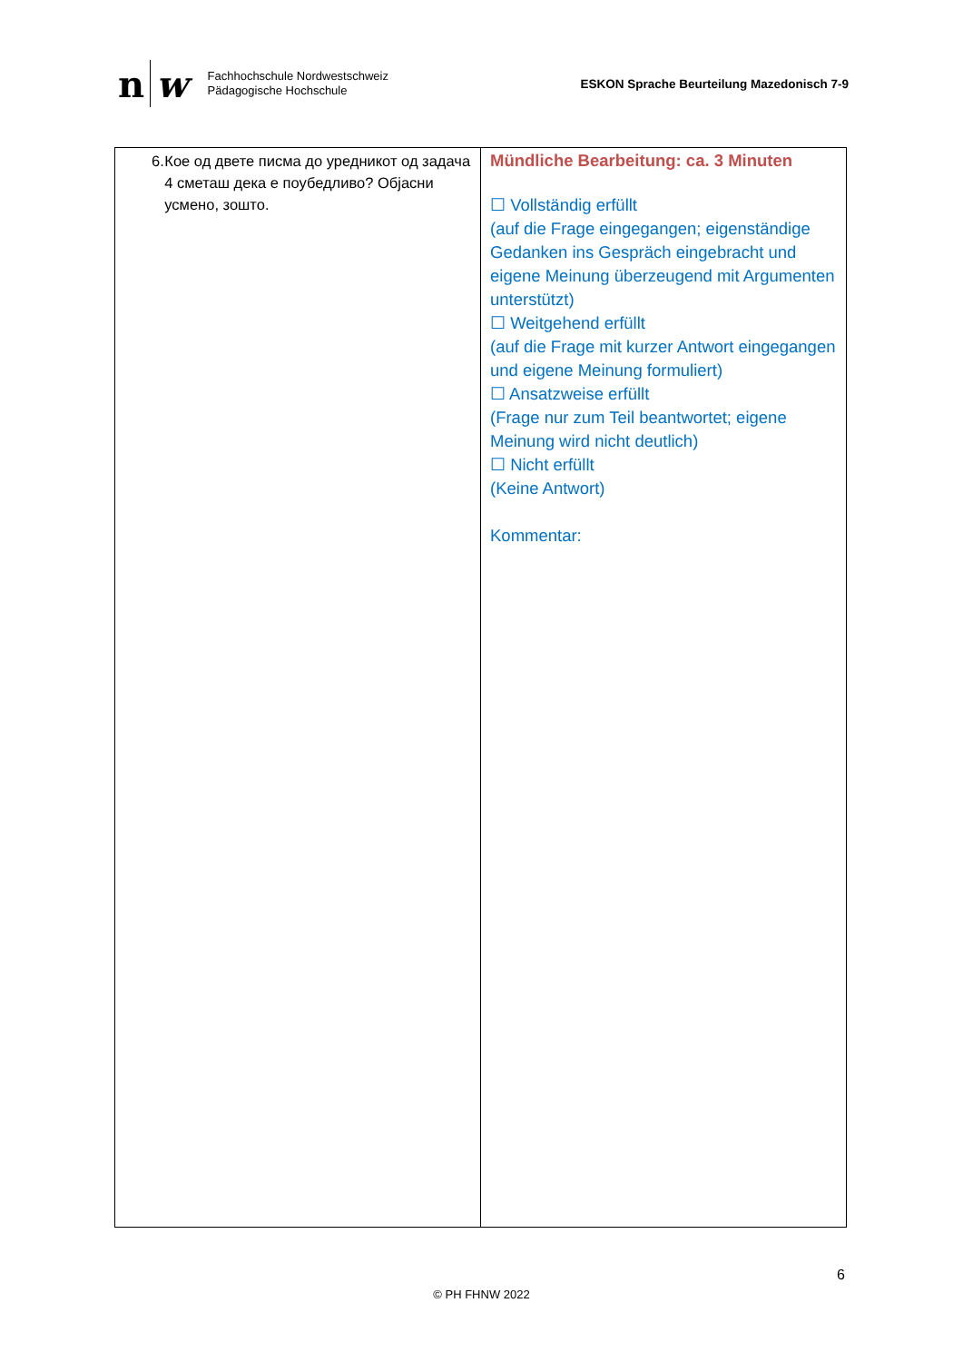n w
Fachhochschule Nordwestschweiz
Pädagogische Hochschule
ESKON Sprache Beurteilung Mazedonisch 7-9
| 6. Кое од двете писма до уредникот од задача 4 сметаш дека е поубедливо? Објасни усмено, зошто. | Mündliche Bearbeitung: ca. 3 Minuten ☐ Vollständig erfüllt (auf die Frage eingegangen; eigenständige Gedanken ins Gespräch eingebracht und eigene Meinung überzeugend mit Argumenten unterstützt) ☐ Weitgehend erfüllt (auf die Frage mit kurzer Antwort eingegangen und eigene Meinung formuliert) ☐ Ansatzweise erfüllt (Frage nur zum Teil beantwortet; eigene Meinung wird nicht deutlich) ☐ Nicht erfüllt (Keine Antwort) Kommentar: |
6
© PH FHNW 2022